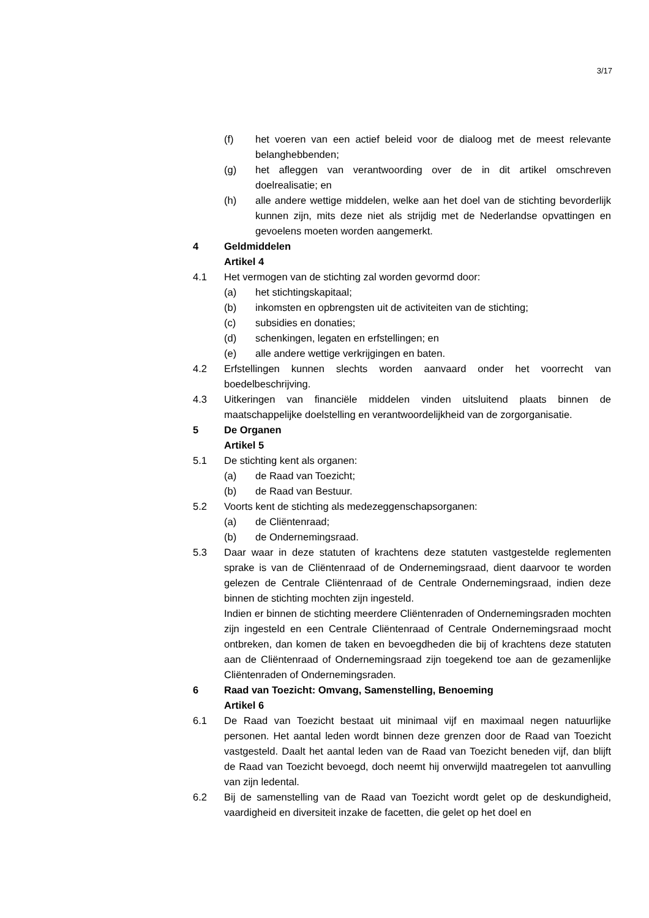3/17
(f) het voeren van een actief beleid voor de dialoog met de meest relevante belanghebbenden;
(g) het afleggen van verantwoording over de in dit artikel omschreven doelrealisatie; en
(h) alle andere wettige middelen, welke aan het doel van de stichting bevorderlijk kunnen zijn, mits deze niet als strijdig met de Nederlandse opvattingen en gevoelens moeten worden aangemerkt.
4 Geldmiddelen
Artikel 4
4.1 Het vermogen van de stichting zal worden gevormd door:
(a) het stichtingskapitaal;
(b) inkomsten en opbrengsten uit de activiteiten van de stichting;
(c) subsidies en donaties;
(d) schenkingen, legaten en erfstellingen; en
(e) alle andere wettige verkrijgingen en baten.
4.2 Erfstellingen kunnen slechts worden aanvaard onder het voorrecht van boedelbeschrijving.
4.3 Uitkeringen van financiële middelen vinden uitsluitend plaats binnen de maatschappelijke doelstelling en verantwoordelijkheid van de zorgorganisatie.
5 De Organen
Artikel 5
5.1 De stichting kent als organen:
(a) de Raad van Toezicht;
(b) de Raad van Bestuur.
5.2 Voorts kent de stichting als medezeggenschapsorganen:
(a) de Cliëntenraad;
(b) de Ondernemingsraad.
5.3 Daar waar in deze statuten of krachtens deze statuten vastgestelde reglementen sprake is van de Cliëntenraad of de Ondernemingsraad, dient daarvoor te worden gelezen de Centrale Cliëntenraad of de Centrale Ondernemingsraad, indien deze binnen de stichting mochten zijn ingesteld.
Indien er binnen de stichting meerdere Cliëntenraden of Ondernemingsraden mochten zijn ingesteld en een Centrale Cliëntenraad of Centrale Ondernemingsraad mocht ontbreken, dan komen de taken en bevoegdheden die bij of krachtens deze statuten aan de Cliëntenraad of Ondernemingsraad zijn toegekend toe aan de gezamenlijke Cliëntenraden of Ondernemingsraden.
6 Raad van Toezicht: Omvang, Samenstelling, Benoeming
Artikel 6
6.1 De Raad van Toezicht bestaat uit minimaal vijf en maximaal negen natuurlijke personen. Het aantal leden wordt binnen deze grenzen door de Raad van Toezicht vastgesteld. Daalt het aantal leden van de Raad van Toezicht beneden vijf, dan blijft de Raad van Toezicht bevoegd, doch neemt hij onverwijld maatregelen tot aanvulling van zijn ledental.
6.2 Bij de samenstelling van de Raad van Toezicht wordt gelet op de deskundigheid, vaardigheid en diversiteit inzake de facetten, die gelet op het doel en